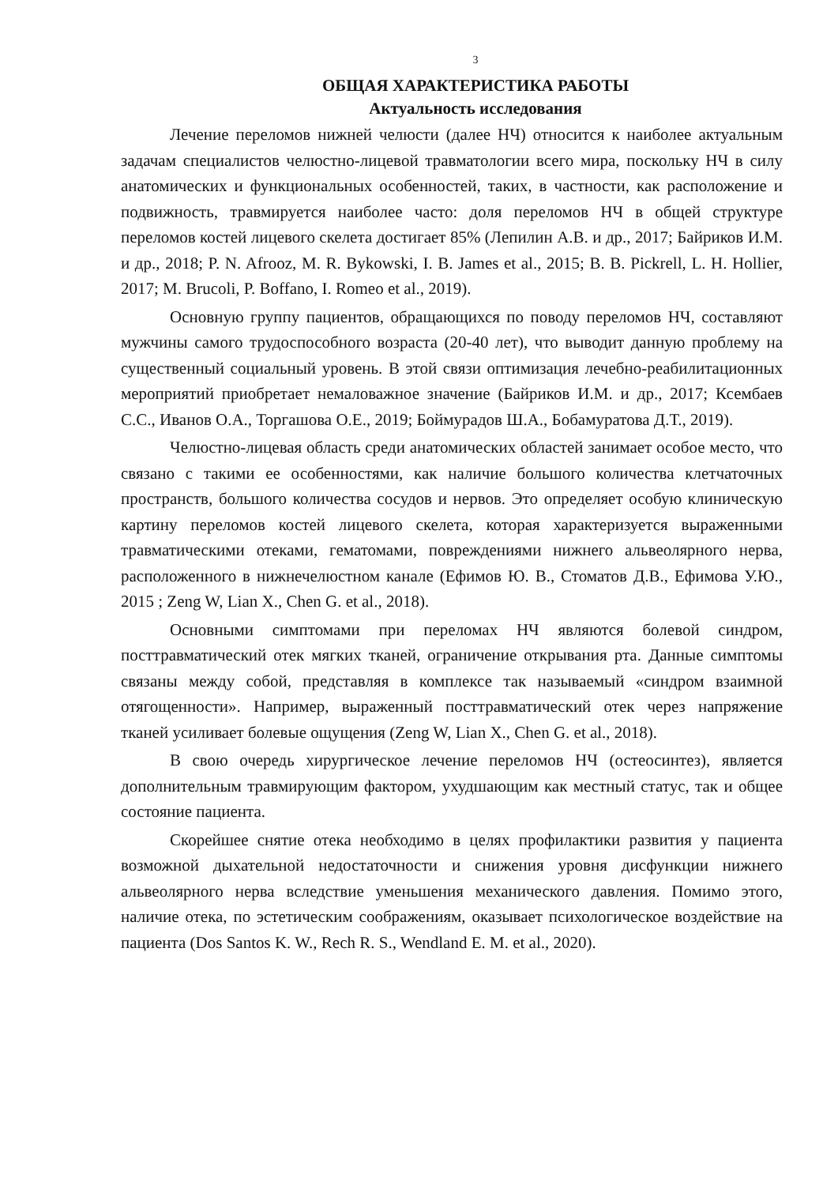3
ОБЩАЯ ХАРАКТЕРИСТИКА РАБОТЫ
Актуальность исследования
Лечение переломов нижней челюсти (далее НЧ) относится к наиболее актуальным задачам специалистов челюстно-лицевой травматологии всего мира, поскольку НЧ в силу анатомических и функциональных особенностей, таких, в частности, как расположение и подвижность, травмируется наиболее часто: доля переломов НЧ в общей структуре переломов костей лицевого скелета достигает 85% (Лепилин А.В. и др., 2017; Байриков И.М. и др., 2018; P. N. Afrooz, M. R. Bykowski, I. B. James et al., 2015; B. B. Pickrell, L. H. Hollier, 2017; M. Brucoli, P. Boffano, I. Romeo et al., 2019).
Основную группу пациентов, обращающихся по поводу переломов НЧ, составляют мужчины самого трудоспособного возраста (20-40 лет), что выводит данную проблему на существенный социальный уровень. В этой связи оптимизация лечебно-реабилитационных мероприятий приобретает немаловажное значение (Байриков И.М. и др., 2017; Ксембаев С.С., Иванов О.А., Торгашова О.Е., 2019; Боймурадов Ш.А., Бобамуратова Д.Т., 2019).
Челюстно-лицевая область среди анатомических областей занимает особое место, что связано с такими ее особенностями, как наличие большого количества клетчаточных пространств, большого количества сосудов и нервов. Это определяет особую клиническую картину переломов костей лицевого скелета, которая характеризуется выраженными травматическими отеками, гематомами, повреждениями нижнего альвеолярного нерва, расположенного в нижнечелюстном канале (Ефимов Ю. В., Стоматов Д.В., Ефимова У.Ю., 2015 ; Zeng W, Lian X., Chen G. et al., 2018).
Основными симптомами при переломах НЧ являются болевой синдром, посттравматический отек мягких тканей, ограничение открывания рта. Данные симптомы связаны между собой, представляя в комплексе так называемый «синдром взаимной отягощенности». Например, выраженный посттравматический отек через напряжение тканей усиливает болевые ощущения (Zeng W, Lian X., Chen G. et al., 2018).
В свою очередь хирургическое лечение переломов НЧ (остеосинтез), является дополнительным травмирующим фактором, ухудшающим как местный статус, так и общее состояние пациента.
Скорейшее снятие отека необходимо в целях профилактики развития у пациента возможной дыхательной недостаточности и снижения уровня дисфункции нижнего альвеолярного нерва вследствие уменьшения механического давления. Помимо этого, наличие отека, по эстетическим соображениям, оказывает психологическое воздействие на пациента (Dos Santos K. W., Rech R. S., Wendland E. M. et al., 2020).